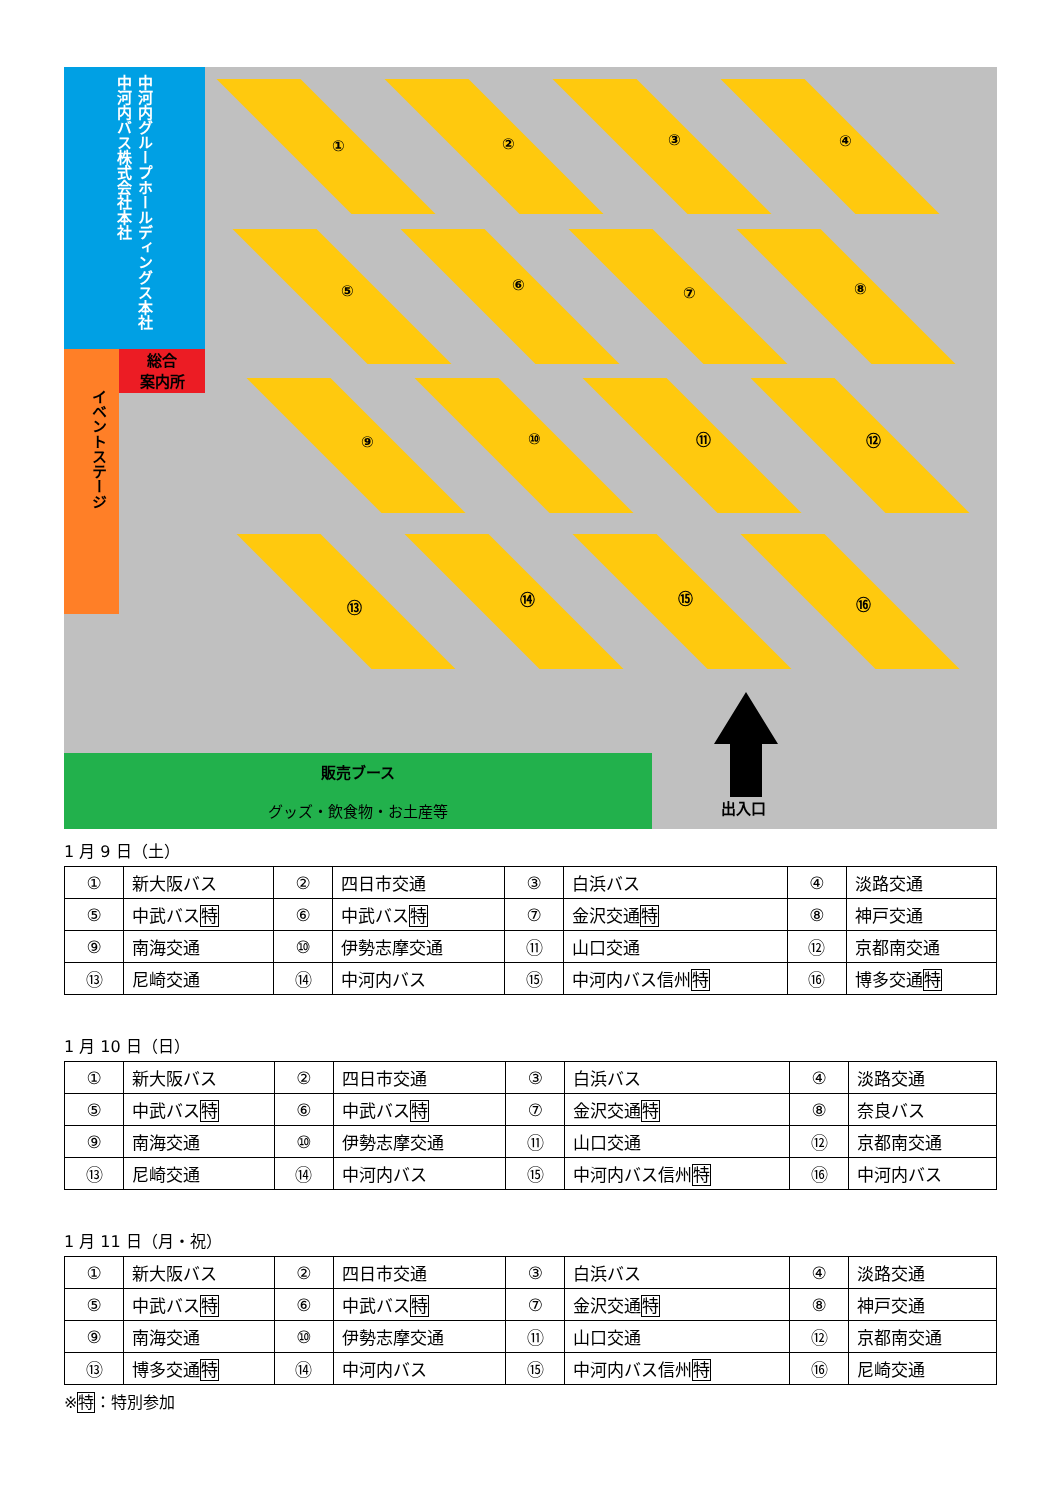中河内グループホールディングス本社 中河内バス株式会社本社
総合
案内所
イベントステージ
① ② ③ ④
⑤ ⑥ ⑦ ⑧
⑨ ⑩ ⑪ ⑫
⑬ ⑭ ⑮ ⑯
販売ブース
グッズ・飲食物・お土産等
出入口
1 月 9 日（土）
| ① | 新大阪バス | ② | 四日市交通 | ③ | 白浜バス | ④ | 淡路交通 |
| ⑤ | 中武バス 特 | ⑥ | 中武バス 特 | ⑦ | 金沢交通 特 | ⑧ | 神戸交通 |
| ⑨ | 南海交通 | ⑩ | 伊勢志摩交通 | ⑪ | 山口交通 | ⑫ | 京都南交通 |
| ⑬ | 尼崎交通 | ⑭ | 中河内バス | ⑮ | 中河内バス信州 特 | ⑯ | 博多交通 特 |
1 月 10 日（日）
| ① | 新大阪バス | ② | 四日市交通 | ③ | 白浜バス | ④ | 淡路交通 |
| ⑤ | 中武バス 特 | ⑥ | 中武バス 特 | ⑦ | 金沢交通 特 | ⑧ | 奈良バス |
| ⑨ | 南海交通 | ⑩ | 伊勢志摩交通 | ⑪ | 山口交通 | ⑫ | 京都南交通 |
| ⑬ | 尼崎交通 | ⑭ | 中河内バス | ⑮ | 中河内バス信州 特 | ⑯ | 中河内バス |
1 月 11 日（月・祝）
| ① | 新大阪バス | ② | 四日市交通 | ③ | 白浜バス | ④ | 淡路交通 |
| ⑤ | 中武バス 特 | ⑥ | 中武バス 特 | ⑦ | 金沢交通 特 | ⑧ | 神戸交通 |
| ⑨ | 南海交通 | ⑩ | 伊勢志摩交通 | ⑪ | 山口交通 | ⑫ | 京都南交通 |
| ⑬ | 博多交通 特 | ⑭ | 中河内バス | ⑮ | 中河内バス信州 特 | ⑯ | 尼崎交通 |
※特：特別参加